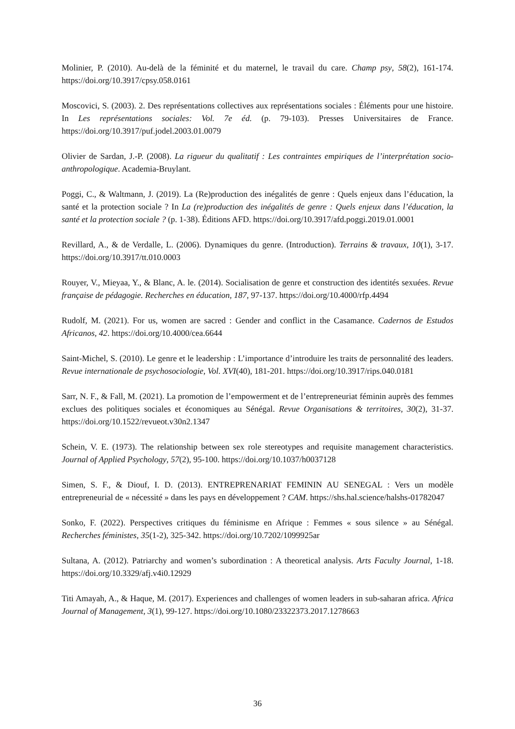Molinier, P. (2010). Au-delà de la féminité et du maternel, le travail du care. Champ psy, 58(2), 161-174. https://doi.org/10.3917/cpsy.058.0161
Moscovici, S. (2003). 2. Des représentations collectives aux représentations sociales : Éléments pour une histoire. In Les représentations sociales: Vol. 7e éd. (p. 79-103). Presses Universitaires de France. https://doi.org/10.3917/puf.jodel.2003.01.0079
Olivier de Sardan, J.-P. (2008). La rigueur du qualitatif : Les contraintes empiriques de l’interprétation socio-anthropologique. Academia-Bruylant.
Poggi, C., & Waltmann, J. (2019). La (Re)production des inégalités de genre : Quels enjeux dans l’éducation, la santé et la protection sociale ? In La (re)production des inégalités de genre : Quels enjeux dans l’éducation, la santé et la protection sociale ? (p. 1-38). Éditions AFD. https://doi.org/10.3917/afd.poggi.2019.01.0001
Revillard, A., & de Verdalle, L. (2006). Dynamiques du genre. (Introduction). Terrains & travaux, 10(1), 3-17. https://doi.org/10.3917/tt.010.0003
Rouyer, V., Mieyaa, Y., & Blanc, A. le. (2014). Socialisation de genre et construction des identités sexuées. Revue française de pédagogie. Recherches en éducation, 187, 97-137. https://doi.org/10.4000/rfp.4494
Rudolf, M. (2021). For us, women are sacred : Gender and conflict in the Casamance. Cadernos de Estudos Africanos, 42. https://doi.org/10.4000/cea.6644
Saint-Michel, S. (2010). Le genre et le leadership : L’importance d’introduire les traits de personnalité des leaders. Revue internationale de psychosociologie, Vol. XVI(40), 181-201. https://doi.org/10.3917/rips.040.0181
Sarr, N. F., & Fall, M. (2021). La promotion de l’empowerment et de l’entrepreneuriat féminin auprès des femmes exclues des politiques sociales et économiques au Sénégal. Revue Organisations & territoires, 30(2), 31-37. https://doi.org/10.1522/revueot.v30n2.1347
Schein, V. E. (1973). The relationship between sex role stereotypes and requisite management characteristics. Journal of Applied Psychology, 57(2), 95-100. https://doi.org/10.1037/h0037128
Simen, S. F., & Diouf, I. D. (2013). ENTREPRENARIAT FEMININ AU SENEGAL : Vers un modèle entrepreneurial de « nécessité » dans les pays en développement ? CAM. https://shs.hal.science/halshs-01782047
Sonko, F. (2022). Perspectives critiques du féminisme en Afrique : Femmes « sous silence » au Sénégal. Recherches féministes, 35(1-2), 325-342. https://doi.org/10.7202/1099925ar
Sultana, A. (2012). Patriarchy and women’s subordination : A theoretical analysis. Arts Faculty Journal, 1-18. https://doi.org/10.3329/afj.v4i0.12929
Titi Amayah, A., & Haque, M. (2017). Experiences and challenges of women leaders in sub-saharan africa. Africa Journal of Management, 3(1), 99-127. https://doi.org/10.1080/23322373.2017.1278663
36